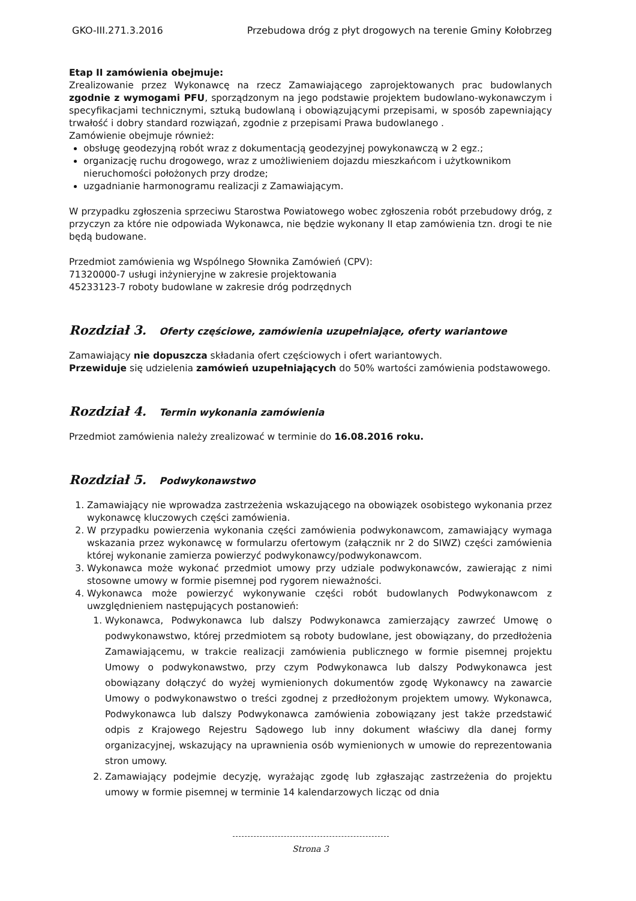GKO-III.271.3.2016 Przebudowa dróg z płyt drogowych na terenie Gminy Kołobrzeg
Etap II zamówienia obejmuje:
Zrealizowanie przez Wykonawcę na rzecz Zamawiającego zaprojektowanych prac budowlanych zgodnie z wymogami PFU, sporządzonym na jego podstawie projektem budowlano-wykonawczym i specyfikacjami technicznymi, sztuką budowlaną i obowiązującymi przepisami, w sposób zapewniający trwałość i dobry standard rozwiązań, zgodnie z przepisami Prawa budowlanego .
Zamówienie obejmuje również:
obsługę geodezyjną robót wraz z dokumentacją geodezyjnej powykonawczą w 2 egz.;
organizację ruchu drogowego, wraz z umożliwieniem dojazdu mieszkańcom i użytkownikom nieruchomości położonych przy drodze;
uzgadnianie harmonogramu realizacji z Zamawiającym.
W przypadku zgłoszenia sprzeciwu Starostwa Powiatowego wobec zgłoszenia robót przebudowy dróg, z przyczyn za które nie odpowiada Wykonawca, nie będzie wykonany II etap zamówienia tzn. drogi te nie będą budowane.
Przedmiot zamówienia wg Wspólnego Słownika Zamówień (CPV):
71320000-7 usługi inżynieryjne w zakresie projektowania
45233123-7 roboty budowlane w zakresie dróg podrzędnych
Rozdział 3. Oferty częściowe, zamówienia uzupełniające, oferty wariantowe
Zamawiający nie dopuszcza składania ofert częściowych i ofert wariantowych.
Przewiduje się udzielenia zamówień uzupełniających do 50% wartości zamówienia podstawowego.
Rozdział 4. Termin wykonania zamówienia
Przedmiot zamówienia należy zrealizować w terminie do 16.08.2016 roku.
Rozdział 5. Podwykonawstwo
1. Zamawiający nie wprowadza zastrzeżenia wskazującego na obowiązek osobistego wykonania przez wykonawcę kluczowych części zamówienia.
2. W przypadku powierzenia wykonania części zamówienia podwykonawcom, zamawiający wymaga wskazania przez wykonawcę w formularzu ofertowym (załącznik nr 2 do SIWZ) części zamówienia której wykonanie zamierza powierzyć podwykonawcy/podwykonawcom.
3. Wykonawca może wykonać przedmiot umowy przy udziale podwykonawców, zawierając z nimi stosowne umowy w formie pisemnej pod rygorem nieważności.
4. Wykonawca może powierzyć wykonywanie części robót budowlanych Podwykonawcom z uwzględnieniem następujących postanowień:
1. Wykonawca, Podwykonawca lub dalszy Podwykonawca zamierzający zawrzeć Umowę o podwykonawstwo, której przedmiotem są roboty budowlane, jest obowiązany, do przedłożenia Zamawiającemu, w trakcie realizacji zamówienia publicznego w formie pisemnej projektu Umowy o podwykonawstwo, przy czym Podwykonawca lub dalszy Podwykonawca jest obowiązany dołączyć do wyżej wymienionych dokumentów zgodę Wykonawcy na zawarcie Umowy o podwykonawstwo o treści zgodnej z przedłożonym projektem umowy. Wykonawca, Podwykonawca lub dalszy Podwykonawca zamówienia zobowiązany jest także przedstawić odpis z Krajowego Rejestru Sądowego lub inny dokument właściwy dla danej formy organizacyjnej, wskazujący na uprawnienia osób wymienionych w umowie do reprezentowania stron umowy.
2. Zamawiający podejmie decyzję, wyrażając zgodę lub zgłaszając zastrzeżenia do projektu umowy w formie pisemnej w terminie 14 kalendarzowych licząc od dnia
Strona 3